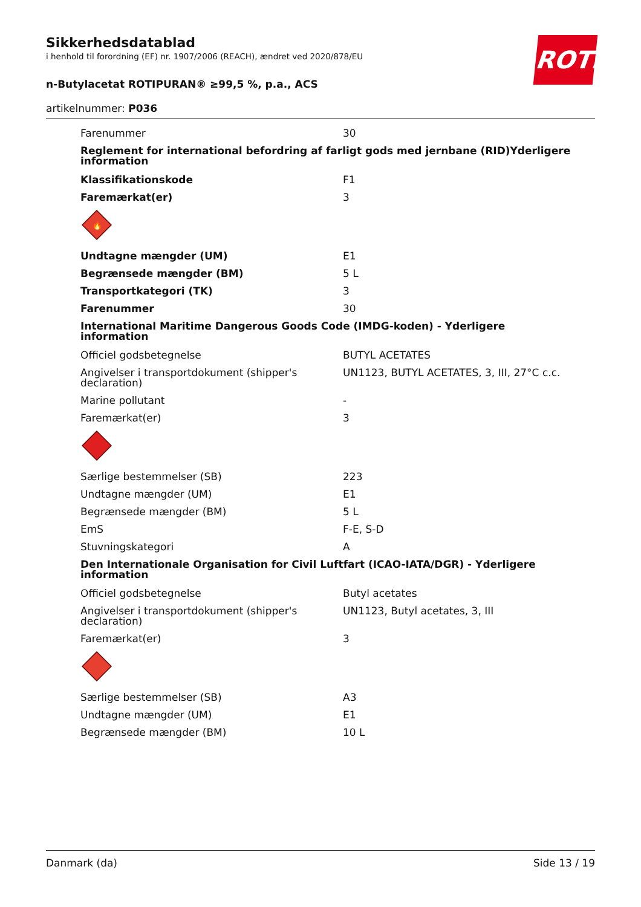Sikkerhedsdatablad
i henhold til forordning (EF) nr. 1907/2006 (REACH), ændret ved 2020/878/EU
n-Butylacetat ROTIPURAN® ≥99,5 %, p.a., ACS
artikelnummer: P036
ROTH
Farenummer 30
Reglement for international befordring af farligt gods med jernbane (RID)Yderligere information
Klassifikationskode F1
Faremærkat(er) 3
🔥
Undtagne mængder (UM) E1
Begrænsede mængder (BM) 5 L
Transportkategori (TK) 3
Farenummer 30
International Maritime Dangerous Goods Code (IMDG-koden) - Yderligere information
Officiel godsbetegnelse BUTYL ACETATES
Angivelser i transportdokument (shipper's declaration)
UN1123, BUTYL ACETATES, 3, III, 27°C c.c.
Marine pollutant -
Faremærkat(er) 3
Særlige bestemmelser (SB) 223
Undtagne mængder (UM) E1
Begrænsede mængder (BM) 5 L
EmS F-E, S-D
Stuvningskategori A
Den Internationale Organisation for Civil Luftfart (ICAO-IATA/DGR) - Yderligere information
Officiel godsbetegnelse Butyl acetates
Angivelser i transportdokument (shipper's declaration)
UN1123, Butyl acetates, 3, III
Faremærkat(er) 3
Særlige bestemmelser (SB) A3
Undtagne mængder (UM) E1
Begrænsede mængder (BM) 10 L
Danmark (da) Side 13 / 19